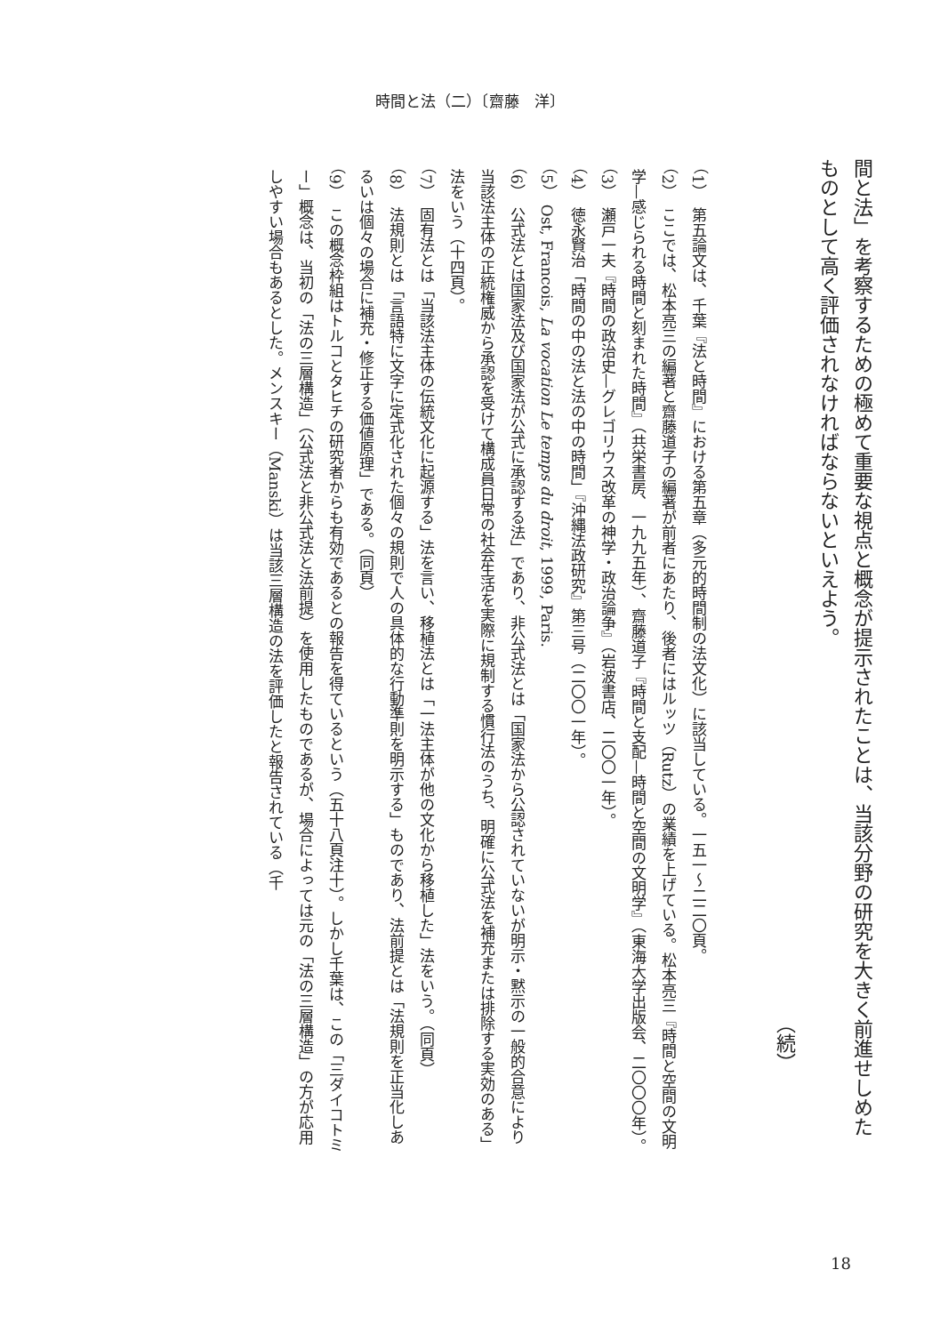時間と法（二）〔齋藤　洋〕
間と法」を考察するための極めて重要な視点と概念が提示されたことは、当該分野の研究を大きく前進せしめたものとして高く評価されなければならないといえよう。
（続）
（1）　第五論文は、千葉『法と時間』における第五章（多元的時間制の法文化）に該当している。一五一～二二〇頁。
（2）　ここでは、松本亮三の編著と齋藤道子の編著が前者にあたり、後者にはルッツ（Rutz）の業績を上げている。松本亮三『時間と空間の文明学—感じられる時間と刻まれた時間』（共栄書房、一九九五年）、齋藤道子『時間と支配—時間と空間の文明学』（東海大学出版会、二〇〇〇年）。
（3）　瀬戸一夫『時間の政治史—グレゴリウス改革の神学・政治論争』（岩波書店、二〇〇一年）。
（4）　徳永賢治「時間の中の法と法の中の時間」『沖縄法政研究』第三号（二〇〇一年）。
（5）　Ost, Francois, La vocation Le temps du droit, 1999, Paris.
（6）　公式法とは国家法及び国家法が公式に承認する法」であり、非公式法とは「国家法から公認されていないが明示・黙示の一般的合意により当該法主体の正統権威から承認を受けて構成員日常の社会生活を実際に規制する慣行法のうち、明確に公式法を補充または排除する実効のある」法をいう（十四頁）。
（7）　固有法とは「当該法主体の伝統文化に起源する」法を言い、移植法とは「一法主体が他の文化から移植した」法をいう。（同頁）
（8）　法規則とは「言語特に文字に定式化された個々の規則で人の具体的な行動準則を明示する」ものであり、法前提とは「法規則を正当化しあるいは個々の場合に補充・修正する価値原理」である。（同頁）
（9）　この概念枠組はトルコとタヒチの研究者からも有効であるとの報告を得ているという（五十八頁注十）。しかし千葉は、この「三ダイコトミー」概念は、当初の「法の三層構造」（公式法と非公式法と法前提）を使用したものであるが、場合によっては元の「法の三層構造」の方が応用しやすい場合もあるとした。メンスキー（Manski）は当該三層構造の法を評価したと報告されている（千
18